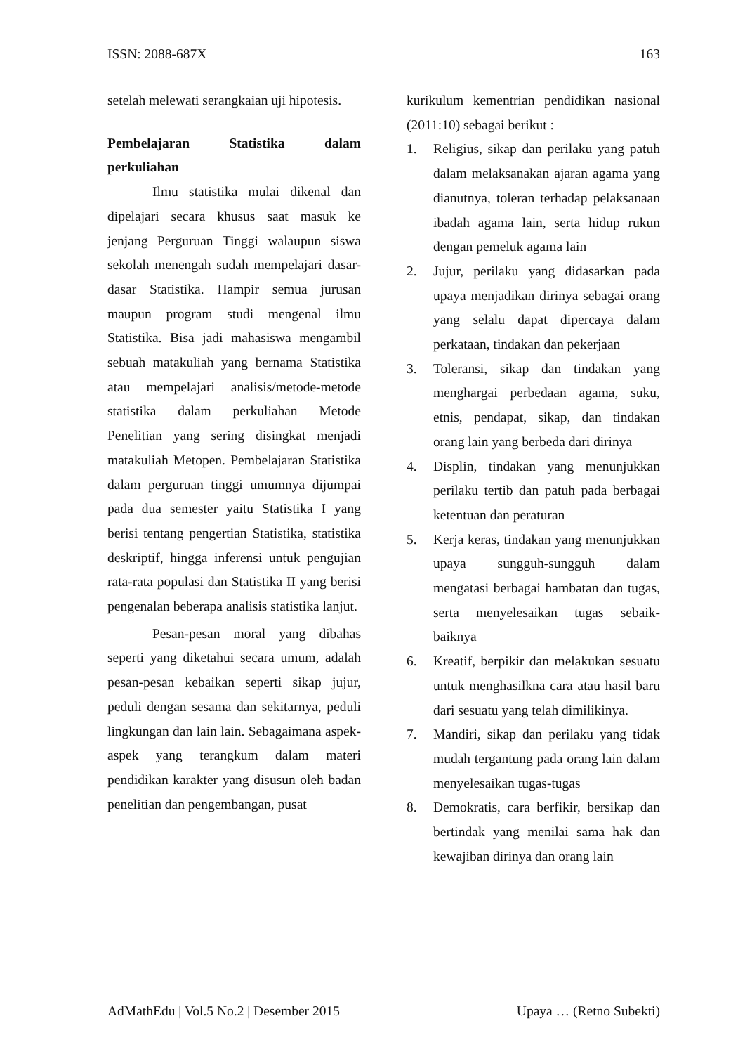ISSN: 2088-687X 163
setelah melewati serangkaian uji hipotesis.
Pembelajaran Statistika dalam perkuliahan
Ilmu statistika mulai dikenal dan dipelajari secara khusus saat masuk ke jenjang Perguruan Tinggi walaupun siswa sekolah menengah sudah mempelajari dasar-dasar Statistika. Hampir semua jurusan maupun program studi mengenal ilmu Statistika. Bisa jadi mahasiswa mengambil sebuah matakuliah yang bernama Statistika atau mempelajari analisis/metode-metode statistika dalam perkuliahan Metode Penelitian yang sering disingkat menjadi matakuliah Metopen. Pembelajaran Statistika dalam perguruan tinggi umumnya dijumpai pada dua semester yaitu Statistika I yang berisi tentang pengertian Statistika, statistika deskriptif, hingga inferensi untuk pengujian rata-rata populasi dan Statistika II yang berisi pengenalan beberapa analisis statistika lanjut.
Pesan-pesan moral yang dibahas seperti yang diketahui secara umum, adalah pesan-pesan kebaikan seperti sikap jujur, peduli dengan sesama dan sekitarnya, peduli lingkungan dan lain lain. Sebagaimana aspek-aspek yang terangkum dalam materi pendidikan karakter yang disusun oleh badan penelitian dan pengembangan, pusat
kurikulum kementrian pendidikan nasional (2011:10) sebagai berikut :
1. Religius, sikap dan perilaku yang patuh dalam melaksanakan ajaran agama yang dianutnya, toleran terhadap pelaksanaan ibadah agama lain, serta hidup rukun dengan pemeluk agama lain
2. Jujur, perilaku yang didasarkan pada upaya menjadikan dirinya sebagai orang yang selalu dapat dipercaya dalam perkataan, tindakan dan pekerjaan
3. Toleransi, sikap dan tindakan yang menghargai perbedaan agama, suku, etnis, pendapat, sikap, dan tindakan orang lain yang berbeda dari dirinya
4. Displin, tindakan yang menunjukkan perilaku tertib dan patuh pada berbagai ketentuan dan peraturan
5. Kerja keras, tindakan yang menunjukkan upaya sungguh-sungguh dalam mengatasi berbagai hambatan dan tugas, serta menyelesaikan tugas sebaik-baiknya
6. Kreatif, berpikir dan melakukan sesuatu untuk menghasilkna cara atau hasil baru dari sesuatu yang telah dimilikinya.
7. Mandiri, sikap dan perilaku yang tidak mudah tergantung pada orang lain dalam menyelesaikan tugas-tugas
8. Demokratis, cara berfikir, bersikap dan bertindak yang menilai sama hak dan kewajiban dirinya dan orang lain
AdMathEdu | Vol.5 No.2 | Desember 2015 Upaya … (Retno Subekti)